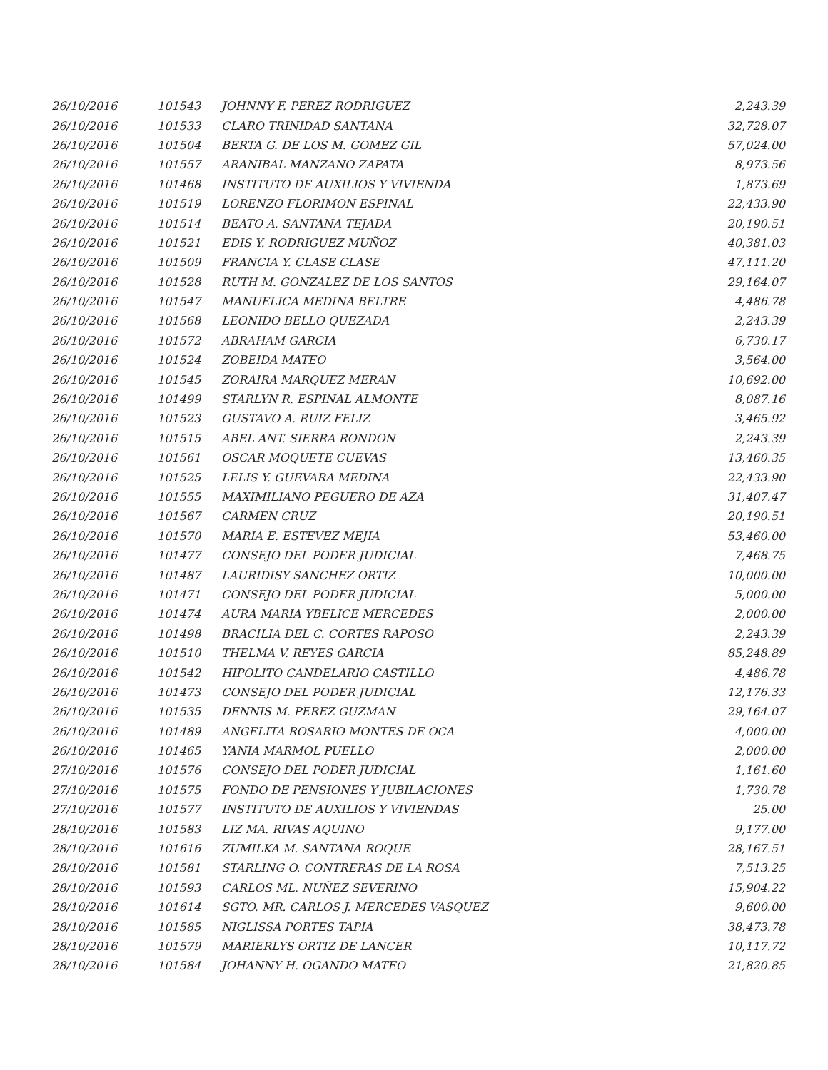| 26/10/2016 | 101543 | JOHNNY F. PEREZ RODRIGUEZ | 2,243.39 |
| 26/10/2016 | 101533 | CLARO TRINIDAD SANTANA | 32,728.07 |
| 26/10/2016 | 101504 | BERTA G. DE LOS M. GOMEZ GIL | 57,024.00 |
| 26/10/2016 | 101557 | ARANIBAL MANZANO ZAPATA | 8,973.56 |
| 26/10/2016 | 101468 | INSTITUTO DE AUXILIOS Y VIVIENDA | 1,873.69 |
| 26/10/2016 | 101519 | LORENZO FLORIMON ESPINAL | 22,433.90 |
| 26/10/2016 | 101514 | BEATO A. SANTANA TEJADA | 20,190.51 |
| 26/10/2016 | 101521 | EDIS Y. RODRIGUEZ MUÑOZ | 40,381.03 |
| 26/10/2016 | 101509 | FRANCIA Y. CLASE CLASE | 47,111.20 |
| 26/10/2016 | 101528 | RUTH M. GONZALEZ DE LOS SANTOS | 29,164.07 |
| 26/10/2016 | 101547 | MANUELICA MEDINA BELTRE | 4,486.78 |
| 26/10/2016 | 101568 | LEONIDO BELLO QUEZADA | 2,243.39 |
| 26/10/2016 | 101572 | ABRAHAM GARCIA | 6,730.17 |
| 26/10/2016 | 101524 | ZOBEIDA MATEO | 3,564.00 |
| 26/10/2016 | 101545 | ZORAIRA MARQUEZ MERAN | 10,692.00 |
| 26/10/2016 | 101499 | STARLYN R. ESPINAL ALMONTE | 8,087.16 |
| 26/10/2016 | 101523 | GUSTAVO A. RUIZ FELIZ | 3,465.92 |
| 26/10/2016 | 101515 | ABEL ANT. SIERRA RONDON | 2,243.39 |
| 26/10/2016 | 101561 | OSCAR MOQUETE CUEVAS | 13,460.35 |
| 26/10/2016 | 101525 | LELIS Y. GUEVARA MEDINA | 22,433.90 |
| 26/10/2016 | 101555 | MAXIMILIANO PEGUERO DE AZA | 31,407.47 |
| 26/10/2016 | 101567 | CARMEN CRUZ | 20,190.51 |
| 26/10/2016 | 101570 | MARIA E. ESTEVEZ MEJIA | 53,460.00 |
| 26/10/2016 | 101477 | CONSEJO DEL PODER JUDICIAL | 7,468.75 |
| 26/10/2016 | 101487 | LAURIDISY SANCHEZ ORTIZ | 10,000.00 |
| 26/10/2016 | 101471 | CONSEJO DEL PODER JUDICIAL | 5,000.00 |
| 26/10/2016 | 101474 | AURA MARIA YBELICE MERCEDES | 2,000.00 |
| 26/10/2016 | 101498 | BRACILIA DEL C. CORTES RAPOSO | 2,243.39 |
| 26/10/2016 | 101510 | THELMA V. REYES GARCIA | 85,248.89 |
| 26/10/2016 | 101542 | HIPOLITO CANDELARIO CASTILLO | 4,486.78 |
| 26/10/2016 | 101473 | CONSEJO DEL PODER JUDICIAL | 12,176.33 |
| 26/10/2016 | 101535 | DENNIS M. PEREZ GUZMAN | 29,164.07 |
| 26/10/2016 | 101489 | ANGELITA ROSARIO MONTES DE OCA | 4,000.00 |
| 26/10/2016 | 101465 | YANIA MARMOL PUELLO | 2,000.00 |
| 27/10/2016 | 101576 | CONSEJO DEL PODER JUDICIAL | 1,161.60 |
| 27/10/2016 | 101575 | FONDO DE PENSIONES Y JUBILACIONES | 1,730.78 |
| 27/10/2016 | 101577 | INSTITUTO DE AUXILIOS Y VIVIENDAS | 25.00 |
| 28/10/2016 | 101583 | LIZ MA. RIVAS AQUINO | 9,177.00 |
| 28/10/2016 | 101616 | ZUMILKA M. SANTANA ROQUE | 28,167.51 |
| 28/10/2016 | 101581 | STARLING O. CONTRERAS DE LA ROSA | 7,513.25 |
| 28/10/2016 | 101593 | CARLOS ML. NUÑEZ SEVERINO | 15,904.22 |
| 28/10/2016 | 101614 | SGTO. MR. CARLOS J. MERCEDES VASQUEZ | 9,600.00 |
| 28/10/2016 | 101585 | NIGLISSA PORTES TAPIA | 38,473.78 |
| 28/10/2016 | 101579 | MARIERLYS ORTIZ DE LANCER | 10,117.72 |
| 28/10/2016 | 101584 | JOHANNY H. OGANDO MATEO | 21,820.85 |